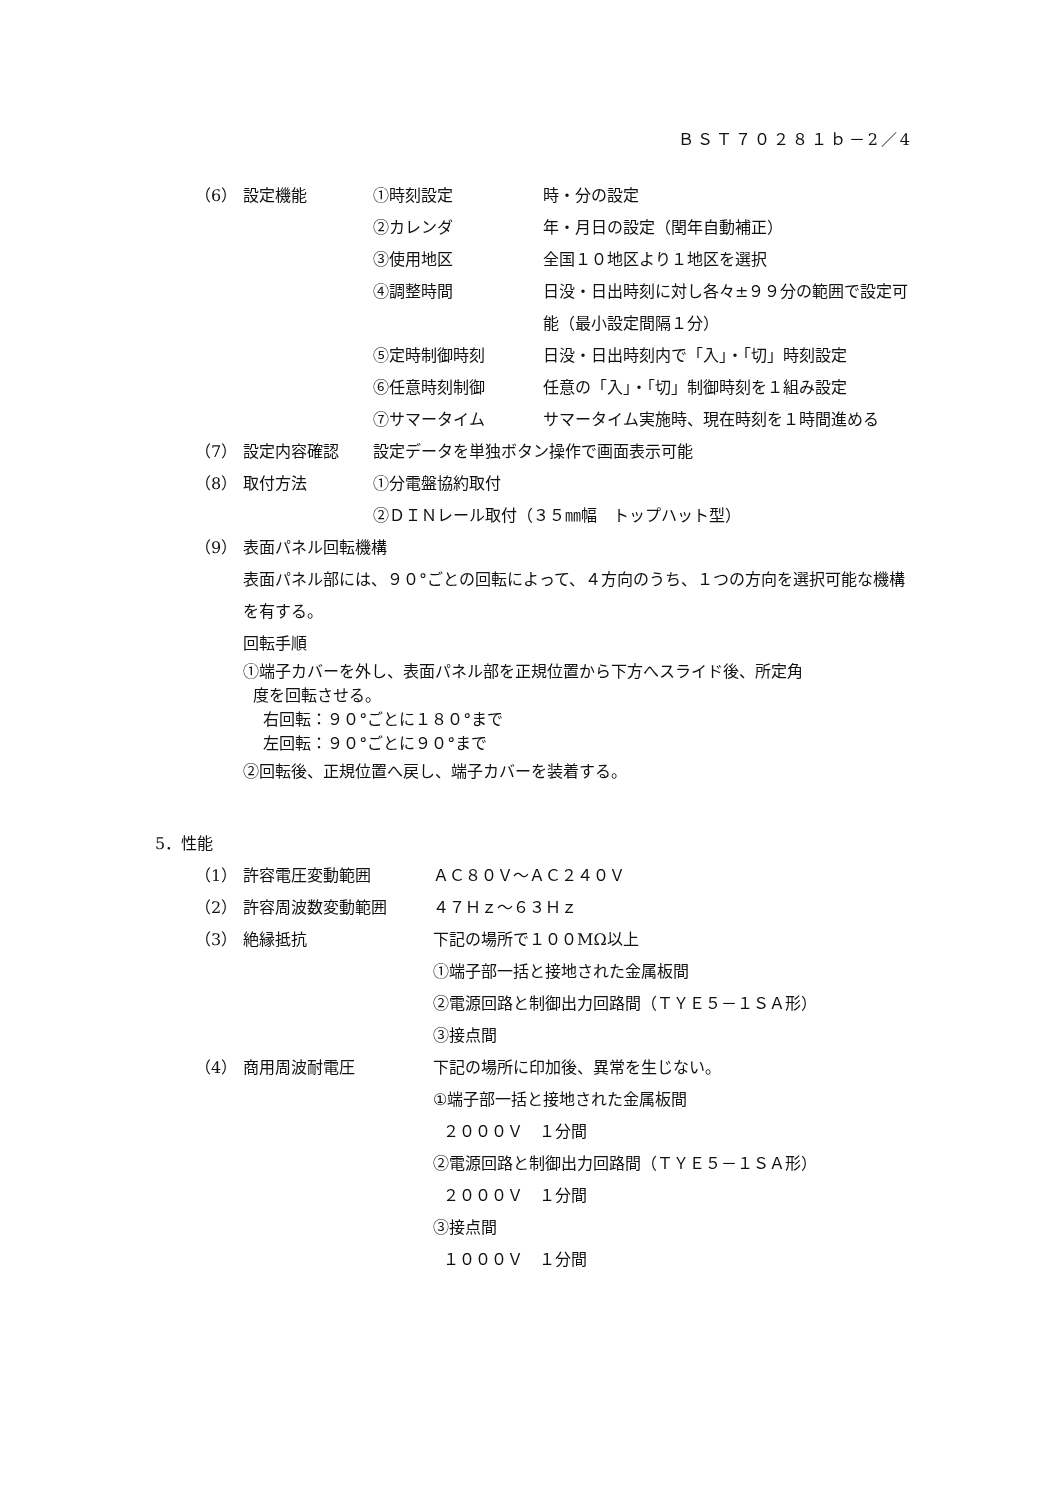ＢＳＴ７０２８１ｂ－2／4
（6） 設定機能 ①時刻設定 時・分の設定
②カレンダ 年・月日の設定（閏年自動補正）
③使用地区 全国１０地区より１地区を選択
④調整時間 日没・日出時刻に対し各々±９９分の範囲で設定可能（最小設定間隔１分）
⑤定時制御時刻 日没・日出時刻内で「入」・「切」時刻設定
⑥任意時刻制御 任意の「入」・「切」制御時刻を１組み設定
⑦サマータイム サマータイム実施時、現在時刻を１時間進める
（7） 設定内容確認 設定データを単独ボタン操作で画面表示可能
（8） 取付方法 ①分電盤協約取付
②ＤＩＮレール取付（３５㎜幅　トップハット型）
（9） 表面パネル回転機構
表面パネル部には、９０°ごとの回転によって、４方向のうち、１つの方向を選択可能な機構を有する。
回転手順
①端子カバーを外し、表面パネル部を正規位置から下方へスライド後、所定角
度を回転させる。
右回転：９０°ごとに１８０°まで
左回転：９０°ごとに９０°まで
②回転後、正規位置へ戻し、端子カバーを装着する。
5．性能
（1） 許容電圧変動範囲 ＡＣ８０Ｖ～ＡＣ２４０Ｖ
（2） 許容周波数変動範囲 ４７Ｈｚ～６３Ｈｚ
（3） 絶縁抵抗 下記の場所で１００MΩ以上
①端子部一括と接地された金属板間
②電源回路と制御出力回路間（ＴＹＥ５－１ＳＡ形）
③接点間
（4） 商用周波耐電圧 下記の場所に印加後、異常を生じない。
①端子部一括と接地された金属板間
２０００Ｖ　１分間
②電源回路と制御出力回路間（ＴＹＥ５－１ＳＡ形）
２０００Ｖ　１分間
③接点間
１０００Ｖ　１分間